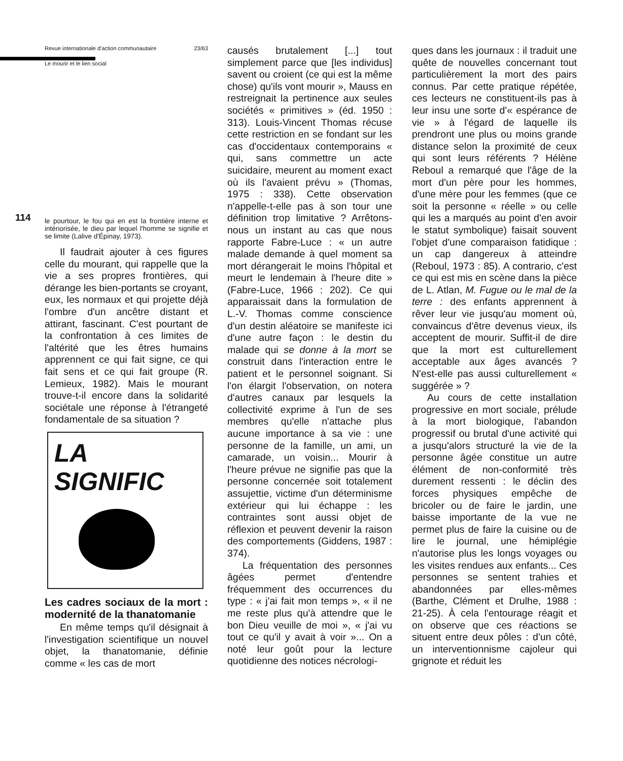114
Revue internationale d'action communautaire 23/63
Le mourir et le lien social
le pourtour, le fou qui en est la frontière interne et intériorisée, le dieu par lequel l'homme se signifie et se limite (Lalive d'Épinay, 1973).
Il faudrait ajouter à ces figures celle du mourant, qui rappelle que la vie a ses propres frontières, qui dérange les bien-portants se croyant, eux, les normaux et qui projette déjà l'ombre d'un ancêtre distant et attirant, fascinant. C'est pourtant de la confrontation à ces limites de l'altérité que les êtres humains apprennent ce qui fait signe, ce qui fait sens et ce qui fait groupe (R. Lemieux, 1982). Mais le mourant trouve-t-il encore dans la solidarité sociétale une réponse à l'étrangeté fondamentale de sa situation ?
LA
SIGNIFIC
Les cadres sociaux de la mort : modernité de la thanatomanie
En même temps qu'il désignait à l'investigation scientifique un nouvel objet, la thanatomanie, définie comme « les cas de mort
causés brutalement [...] tout simplement parce que [les individus] savent ou croient (ce qui est la même chose) qu'ils vont mourir », Mauss en restreignait la pertinence aux seules sociétés « primitives » (éd. 1950 : 313). Louis-Vincent Thomas récuse cette restriction en se fondant sur les cas d'occidentaux contemporains « qui, sans commettre un acte suicidaire, meurent au moment exact où ils l'avaient prévu » (Thomas, 1975 : 338). Cette observation n'appelle-t-elle pas à son tour une définition trop limitative ? Arrêtons-nous un instant au cas que nous rapporte Fabre-Luce : « un autre malade demande à quel moment sa mort dérangerait le moins l'hôpital et meurt le lendemain à l'heure dite » (Fabre-Luce, 1966 : 202). Ce qui apparaissait dans la formulation de L.-V. Thomas comme conscience d'un destin aléatoire se manifeste ici d'une autre façon : le destin du malade qui se donne à la mort se construit dans l'interaction entre le patient et le personnel soignant. Si l'on élargit l'observation, on notera d'autres canaux par lesquels la collectivité exprime à l'un de ses membres qu'elle n'attache plus aucune importance à sa vie : une personne de la famille, un ami, un camarade, un voisin... Mourir à l'heure prévue ne signifie pas que la personne concernée soit totalement assujettie, victime d'un déterminisme extérieur qui lui échappe : les contraintes sont aussi objet de réflexion et peuvent devenir la raison des comportements (Giddens, 1987 : 374).
La fréquentation des personnes âgées permet d'entendre fréquemment des occurrences du type : « j'ai fait mon temps », « il ne me reste plus qu'à attendre que le bon Dieu veuille de moi », « j'ai vu tout ce qu'il y avait à voir »... On a noté leur goût pour la lecture quotidienne des notices nécrologi-
ques dans les journaux : il traduit une quête de nouvelles concernant tout particulièrement la mort des pairs connus. Par cette pratique répétée, ces lecteurs ne constituent-ils pas à leur insu une sorte d'« espérance de vie » à l'égard de laquelle ils prendront une plus ou moins grande distance selon la proximité de ceux qui sont leurs référents ? Hélène Reboul a remarqué que l'âge de la mort d'un père pour les hommes, d'une mère pour les femmes (que ce soit la personne « réelle » ou celle qui les a marqués au point d'en avoir le statut symbolique) faisait souvent l'objet d'une comparaison fatidique : un cap dangereux à atteindre (Reboul, 1973 : 85). A contrario, c'est ce qui est mis en scène dans la pièce de L. Atlan, M. Fugue ou le mal de la terre : des enfants apprennent à rêver leur vie jusqu'au moment où, convaincus d'être devenus vieux, ils acceptent de mourir. Suffit-il de dire que la mort est culturellement acceptable aux âges avancés ? N'est-elle pas aussi culturellement « suggérée » ?
Au cours de cette installation progressive en mort sociale, prélude à la mort biologique, l'abandon progressif ou brutal d'une activité qui a jusqu'alors structuré la vie de la personne âgée constitue un autre élément de non-conformité très durement ressenti : le déclin des forces physiques empêche de bricoler ou de faire le jardin, une baisse importante de la vue ne permet plus de faire la cuisine ou de lire le journal, une hémiplégie n'autorise plus les longs voyages ou les visites rendues aux enfants... Ces personnes se sentent trahies et abandonnées par elles-mêmes (Barthe, Clément et Drulhe, 1988 : 21-25). À cela l'entourage réagit et on observe que ces réactions se situent entre deux pôles : d'un côté, un interventionnisme cajoleur qui grignote et réduit les